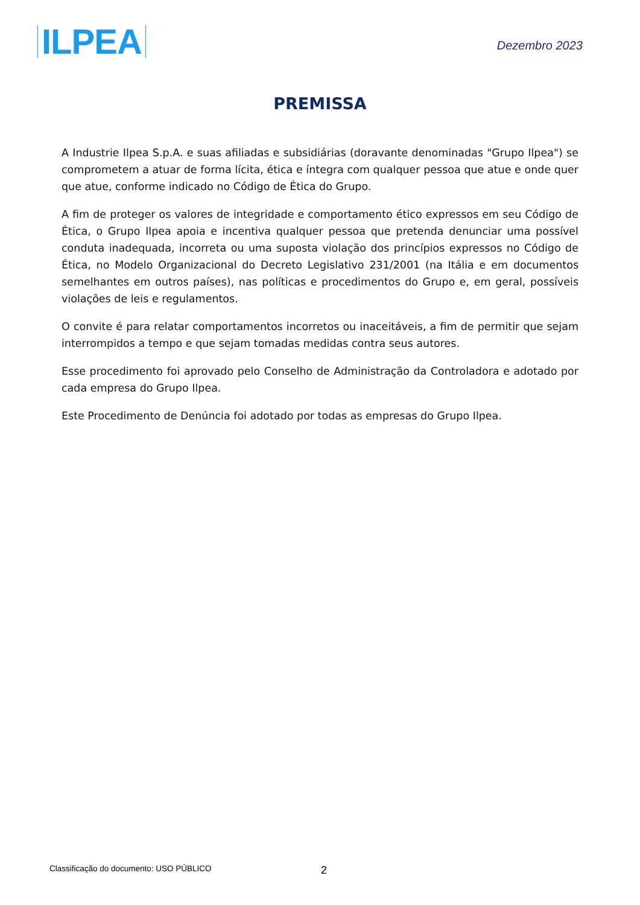ILPEA
Dezembro 2023
PREMISSA
A Industrie Ilpea S.p.A. e suas afiliadas e subsidiárias (doravante denominadas "Grupo Ilpea") se comprometem a atuar de forma lícita, ética e íntegra com qualquer pessoa que atue e onde quer que atue, conforme indicado no Código de Ética do Grupo.
A fim de proteger os valores de integridade e comportamento ético expressos em seu Código de Ética, o Grupo Ilpea apoia e incentiva qualquer pessoa que pretenda denunciar uma possível conduta inadequada, incorreta ou uma suposta violação dos princípios expressos no Código de Ética, no Modelo Organizacional do Decreto Legislativo 231/2001 (na Itália e em documentos semelhantes em outros países), nas políticas e procedimentos do Grupo e, em geral, possíveis violações de leis e regulamentos.
O convite é para relatar comportamentos incorretos ou inaceitáveis, a fim de permitir que sejam interrompidos a tempo e que sejam tomadas medidas contra seus autores.
Esse procedimento foi aprovado pelo Conselho de Administração da Controladora e adotado por cada empresa do Grupo Ilpea.
Este Procedimento de Denúncia foi adotado por todas as empresas do Grupo Ilpea.
Classificação do documento: USO PÚBLICO 2